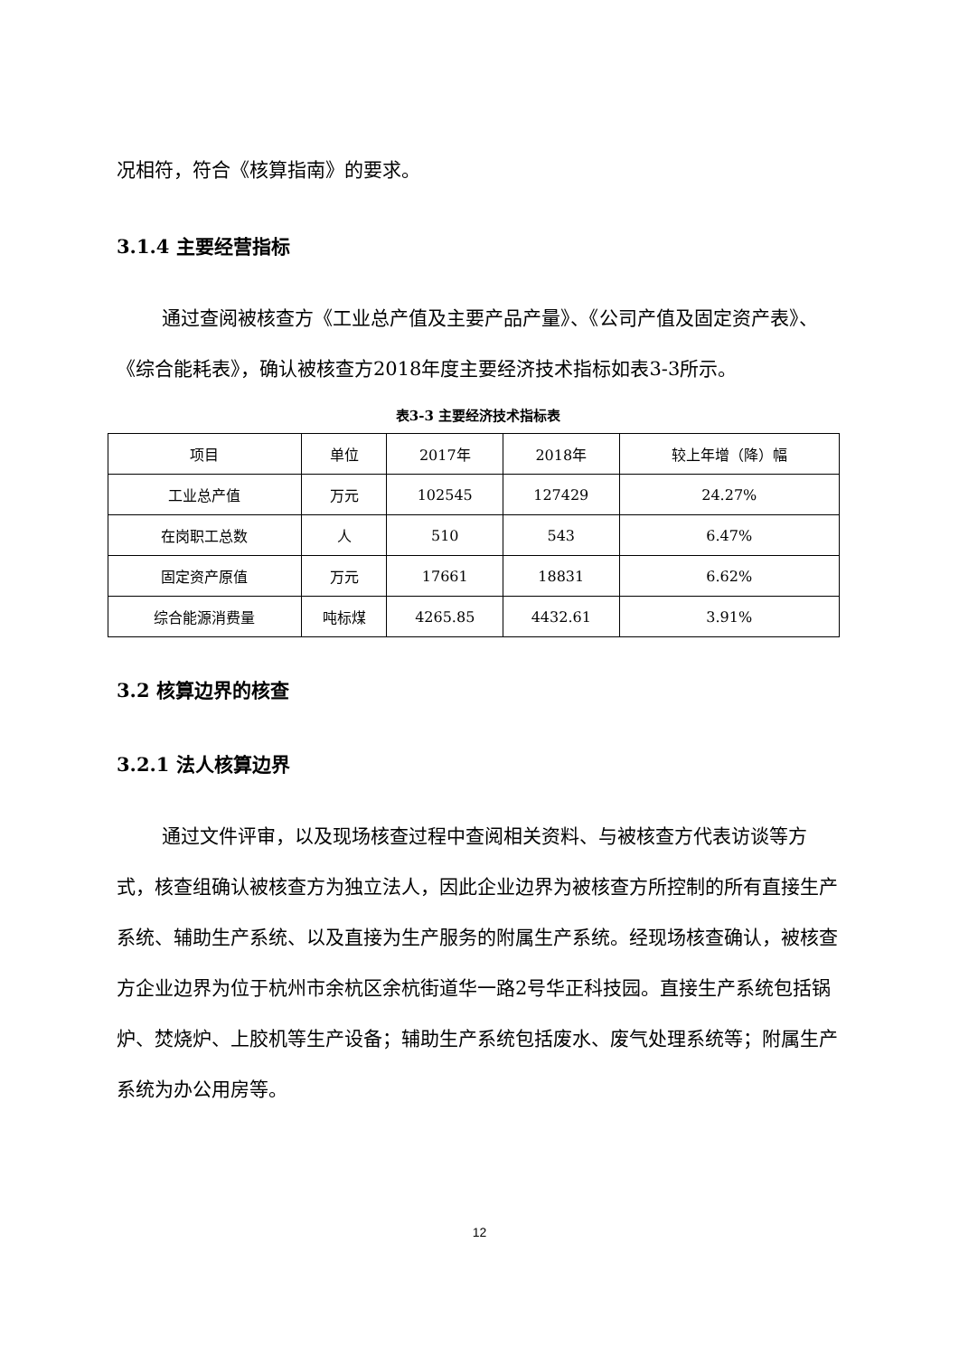况相符，符合《核算指南》的要求。
3.1.4 主要经营指标
通过查阅被核查方《工业总产值及主要产品产量》、《公司产值及固定资产表》、《综合能耗表》，确认被核查方2018年度主要经济技术指标如表3-3所示。
表3-3 主要经济技术指标表
| 项目 | 单位 | 2017年 | 2018年 | 较上年增（降）幅 |
| 工业总产值 | 万元 | 102545 | 127429 | 24.27% |
| 在岗职工总数 | 人 | 510 | 543 | 6.47% |
| 固定资产原值 | 万元 | 17661 | 18831 | 6.62% |
| 综合能源消费量 | 吨标煤 | 4265.85 | 4432.61 | 3.91% |
3.2 核算边界的核查
3.2.1 法人核算边界
通过文件评审，以及现场核查过程中查阅相关资料、与被核查方代表访谈等方式，核查组确认被核查方为独立法人，因此企业边界为被核查方所控制的所有直接生产系统、辅助生产系统、以及直接为生产服务的附属生产系统。经现场核查确认，被核查方企业边界为位于杭州市余杭区余杭街道华一路2号华正科技园。直接生产系统包括锅炉、焚烧炉、上胶机等生产设备；辅助生产系统包括废水、废气处理系统等；附属生产系统为办公用房等。
12